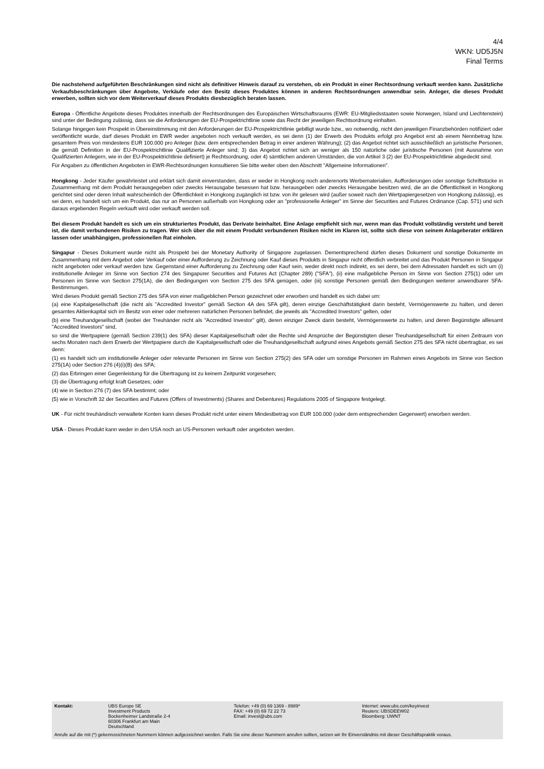4/4
WKN: UD5J5N
Final Terms
Die nachstehend aufgeführten Beschränkungen sind nicht als definitiver Hinweis darauf zu verstehen, ob ein Produkt in einer Rechtsordnung verkauft werden kann. Zusätzliche Verkaufsbeschränkungen über Angebote, Verkäufe oder den Besitz dieses Produktes können in anderen Rechtsordnungen anwendbar sein. Anleger, die dieses Produkt erwerben, sollten sich vor dem Weiterverkauf dieses Produkts diesbezüglich beraten lassen.
Europa - Öffentliche Angebote dieses Produktes innerhalb der Rechtsordnungen des Europäischen Wirtschaftsraums (EWR: EU-Mitgliedsstaaten sowie Norwegen, Island und Liechtenstein) sind unter der Bedingung zulässig, dass sie die Anforderungen der EU-Prospektrichtlinie sowie das Recht der jeweiligen Rechtsordnung einhalten.
Solange hingegen kein Prospekt in Übereinstimmung mit den Anforderungen der EU-Prospektrichtlinie gebilligt wurde bzw., wo notwendig, nicht den jeweiligen Finanzbehörden notifiziert oder veröffentlicht wurde, darf dieses Produkt im EWR weder angeboten noch verkauft werden, es sei denn (1) der Erwerb des Produkts erfolgt pro Angebot erst ab einem Nennbetrag bzw. gesamtem Preis von mindestens EUR 100.000 pro Anleger (bzw. dem entsprechenden Betrag in einer anderen Währung); (2) das Angebot richtet sich ausschließlich an juristische Personen, die gemäß Definition in der EU-Prospektrichtlinie Qualifizierte Anleger sind; 3) das Angebot richtet sich an weniger als 150 natürliche oder juristische Personen (mit Ausnahme von Qualifizierten Anlegern, wie in der EU-Prospektrichtlinie definiert) je Rechtsordnung, oder 4) sämtlichen anderen Umständen, die von Artikel 3 (2) der EU-Prospektrichtlinie abgedeckt sind.
Für Angaben zu öffentlichen Angeboten in EWR-Rechtsordnungen konsultieren Sie bitte weiter oben den Abschnitt "Allgemeine Informationen".
Hongkong - Jeder Käufer gewährleistet und erklärt sich damit einverstanden, dass er weder in Hongkong noch anderenorts Werbematerialien, Aufforderungen oder sonstige Schriftstücke in Zusammenhang mit dem Produkt herausgegeben oder zwecks Herausgabe besessen hat bzw. herausgeben oder zwecks Herausgabe besitzen wird, die an die Öffentlichkeit in Hongkong gerichtet sind oder deren Inhalt wahrscheinlich der Öffentlichkeit in Hongkong zugänglich ist bzw. von ihr gelesen wird (außer soweit nach den Wertpapiergesetzen von Hongkong zulässig), es sei denn, es handelt sich um ein Produkt, das nur an Personen außerhalb von Hongkong oder an "professionelle Anleger" im Sinne der Securities and Futures Ordinance (Cap. 571) und sich daraus ergebenden Regeln verkauft wird oder verkauft werden soll.
Bei diesem Produkt handelt es sich um ein strukturiertes Produkt, das Derivate beinhaltet. Eine Anlage empfiehlt sich nur, wenn man das Produkt vollständig versteht und bereit ist, die damit verbundenen Risiken zu tragen. Wer sich über die mit einem Produkt verbundenen Risiken nicht im Klaren ist, sollte sich diese von seinem Anlageberater erklären lassen oder unabhängigen, professionellen Rat einholen.
Singapur - Dieses Dokument wurde nicht als Prospekt bei der Monetary Authority of Singapore zugelassen. Dementsprechend dürfen dieses Dokument und sonstige Dokumente im Zusammenhang mit dem Angebot oder Verkauf oder einer Aufforderung zu Zeichnung oder Kauf dieses Produkts in Singapur nicht öffentlich verbreitet und das Produkt Personen in Singapur nicht angeboten oder verkauf werden bzw. Gegenstand einer Aufforderung zu Zeichnung oder Kauf sein, weder direkt noch indirekt, es sei denn, bei dem Adressaten handelt es sich um (i) institutionelle Anleger im Sinne von Section 274 des Singapurer Securities and Futures Act (Chapter 289) ("SFA"), (ii) eine maßgebliche Person im Sinne von Section 275(1) oder um Personen im Sinne von Section 275(1A), die den Bedingungen von Section 275 des SFA genügen, oder (iii) sonstige Personen gemäß den Bedingungen weiterer anwendbarer SFA-Bestimmungen.
Wird dieses Produkt gemäß Section 275 des SFA von einer maßgeblichen Person gezeichnet oder erworben und handelt es sich dabei um:
(a) eine Kapitalgesellschaft (die nicht als "Accredited Investor" gemäß Section 4A des SFA gilt), deren einzige Geschäftstätigkeit darin besteht, Vermögenswerte zu halten, und deren gesamtes Aktienkapital sich im Besitz von einer oder mehreren natürlichen Personen befindet, die jeweils als "Accredited Investors" gelten, oder
(b) eine Treuhandgesellschaft (wobei der Treuhänder nicht als "Accredited Investor" gilt), deren einziger Zweck darin besteht, Vermögenswerte zu halten, und deren Begünstigte alllesamt "Accredited Investors" sind,
so sind die Wertpapiere (gemäß Section 239(1) des SFA) dieser Kapitalgesellschaft oder die Rechte und Ansprüche der Begünstigten dieser Treuhandgesellschaft für einen Zeitraum von sechs Monaten nach dem Erwerb der Wertpapiere durch die Kapitalgesellschaft oder die Treuhandgesellschaft aufgrund eines Angebots gemäß Section 275 des SFA nicht übertragbar, es sei denn:
(1) es handelt sich um institutionelle Anleger oder relevante Personen im Sinne von Section 275(2) des SFA oder um sonstige Personen im Rahmen eines Angebots im Sinne von Section 275(1A) oder Section 276 (4)(i)(B) des SFA;
(2) das Erbringen einer Gegenleistung für die Übertragung ist zu keinem Zeitpunkt vorgesehen;
(3) die Übertragung erfolgt kraft Gesetzes; oder
(4) wie in Section 276 (7) des SFA bestimmt; oder
(5) wie in Vorschrift 32 der Securities and Futures (Offers of Investments) (Shares and Debentures) Regulations 2005 of Singapore festgelegt.
UK - Für nicht treuhändisch verwaltete Konten kann dieses Produkt nicht unter einem Mindestbetrag von EUR 100.000 (oder dem entsprechenden Gegenwert) erworben werden.
USA - Dieses Produkt kann weder in den USA noch an US-Personen verkauft oder angeboten werden.
Kontakt: UBS Europe SE
Investment Products
Bockenheimer Landstraße 2-4
60306 Frankfurt am Main
Deutschland
Telefon: +49 (0) 69 1369 - 8989*
FAX: +49 (0) 69 72 22 73
Email: invest@ubs.com
Internet: www.ubs.com/keyinvest
Reuters: UBSDEEW02
Bloomberg: UWNT
Anrufe auf die mit (*) gekennzeichneten Nummern können aufgezeichnet werden. Falls Sie eine dieser Nummern anrufen sollten, setzen wir Ihr Einverständnis mit dieser Geschäftspraktik voraus.